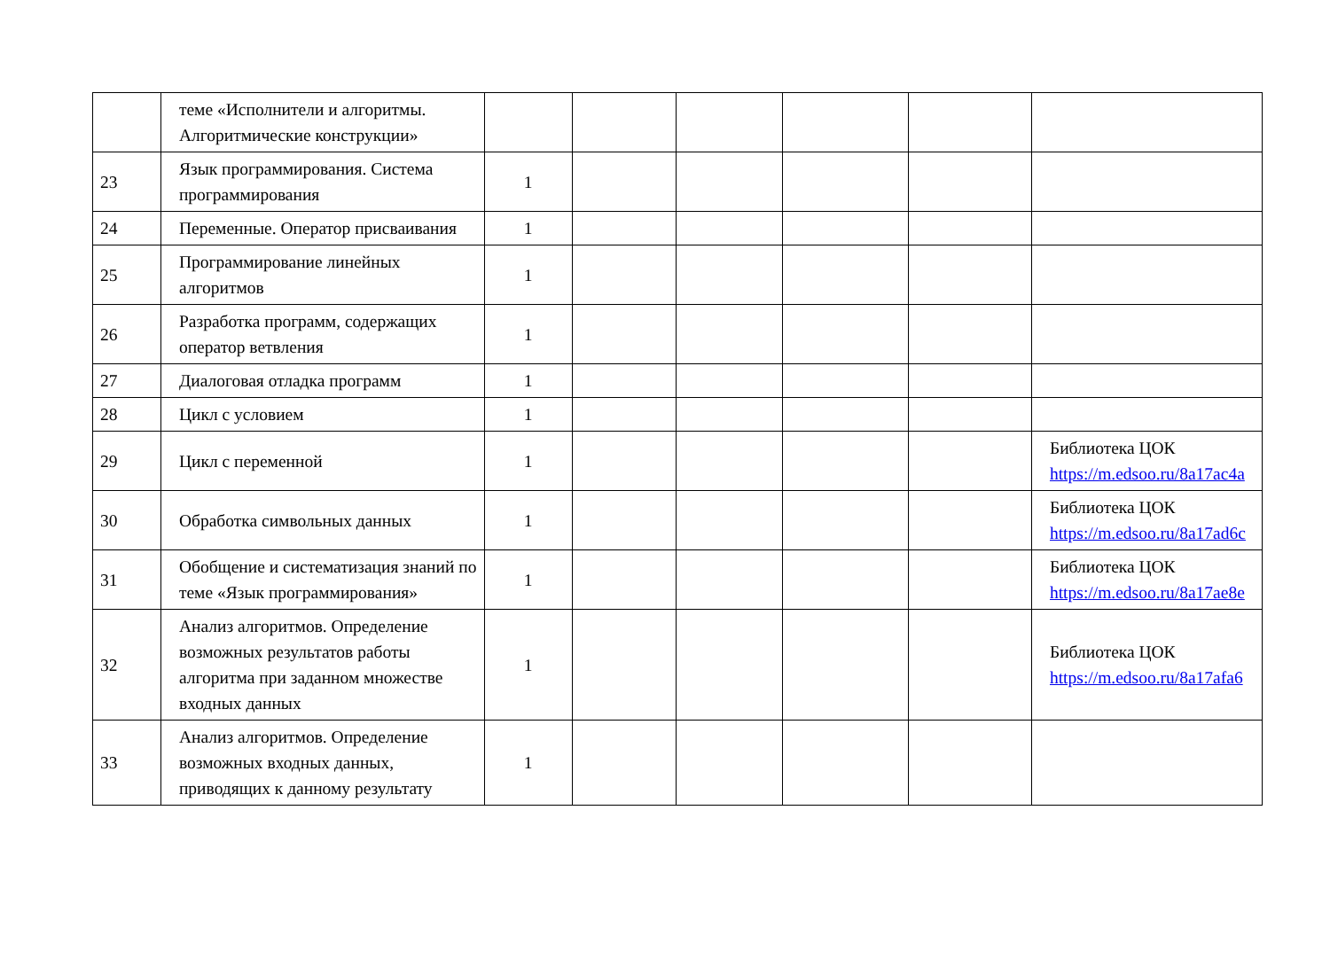| | теме «Исполнители и алгоритмы. Алгоритмические конструкции» | | | | | | |
| 23 | Язык программирования. Система программирования | 1 | | | | | |
| 24 | Переменные. Оператор присваивания | 1 | | | | | |
| 25 | Программирование линейных алгоритмов | 1 | | | | | |
| 26 | Разработка программ, содержащих оператор ветвления | 1 | | | | | |
| 27 | Диалоговая отладка программ | 1 | | | | | |
| 28 | Цикл с условием | 1 | | | | | |
| 29 | Цикл с переменной | 1 | | | | | Библиотека ЦОК https://m.edsoo.ru/8a17ac4a |
| 30 | Обработка символьных данных | 1 | | | | | Библиотека ЦОК https://m.edsoo.ru/8a17ad6c |
| 31 | Обобщение и систематизация знаний по теме «Язык программирования» | 1 | | | | | Библиотека ЦОК https://m.edsoo.ru/8a17ae8e |
| 32 | Анализ алгоритмов. Определение возможных результатов работы алгоритма при заданном множестве входных данных | 1 | | | | | Библиотека ЦОК https://m.edsoo.ru/8a17afa6 |
| 33 | Анализ алгоритмов. Определение возможных входных данных, приводящих к данному результату | 1 | | | | | |